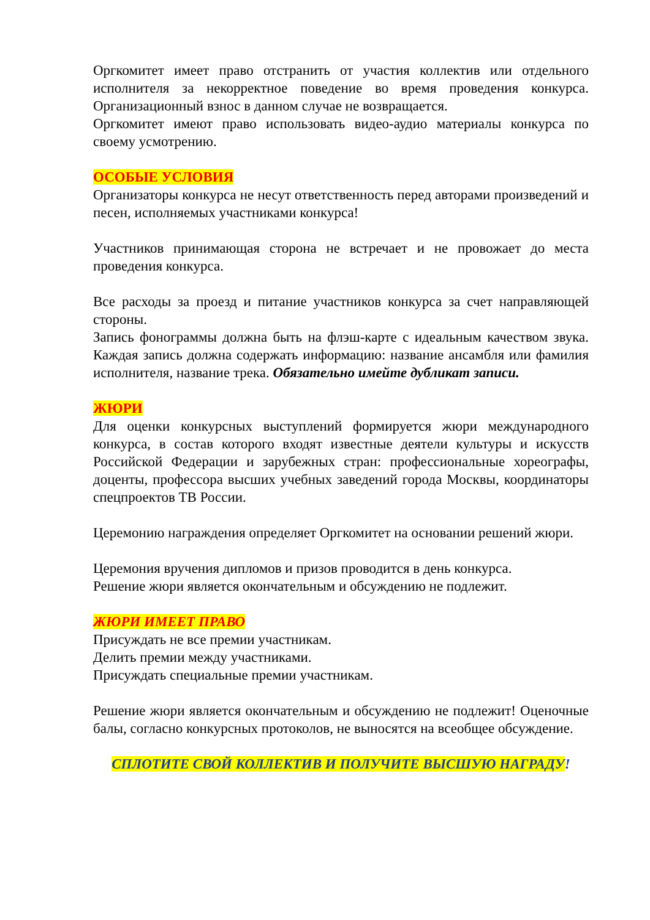Оргкомитет имеет право отстранить от участия коллектив или отдельного исполнителя за некорректное поведение во время проведения конкурса. Организационный взнос в данном случае не возвращается.
Оргкомитет имеют право использовать видео-аудио материалы конкурса по своему усмотрению.
ОСОБЫЕ УСЛОВИЯ
Организаторы конкурса не несут ответственность перед авторами произведений и песен, исполняемых участниками конкурса!
Участников принимающая сторона не встречает и не провожает до места проведения конкурса.
Все расходы за проезд и питание участников конкурса за счет направляющей стороны.
Запись фонограммы должна быть на флэш-карте с идеальным качеством звука. Каждая запись должна содержать информацию: название ансамбля или фамилия исполнителя, название трека. Обязательно имейте дубликат записи.
ЖЮРИ
Для оценки конкурсных выступлений формируется жюри международного конкурса, в состав которого входят известные деятели культуры и искусств Российской Федерации и зарубежных стран: профессиональные хореографы, доценты, профессора высших учебных заведений города Москвы, координаторы спецпроектов ТВ России.
Церемонию награждения определяет Оргкомитет на основании решений жюри.
Церемония вручения дипломов и призов проводится в день конкурса.
Решение жюри является окончательным и обсуждению не подлежит.
ЖЮРИ ИМЕЕТ ПРАВО
Присуждать не все премии участникам.
Делить премии между участниками.
Присуждать специальные премии участникам.
Решение жюри является окончательным и обсуждению не подлежит! Оценочные балы, согласно конкурсных протоколов, не выносятся на всеобщее обсуждение.
СПЛОТИТЕ СВОЙ КОЛЛЕКТИВ И ПОЛУЧИТЕ ВЫСШУЮ НАГРАДУ!